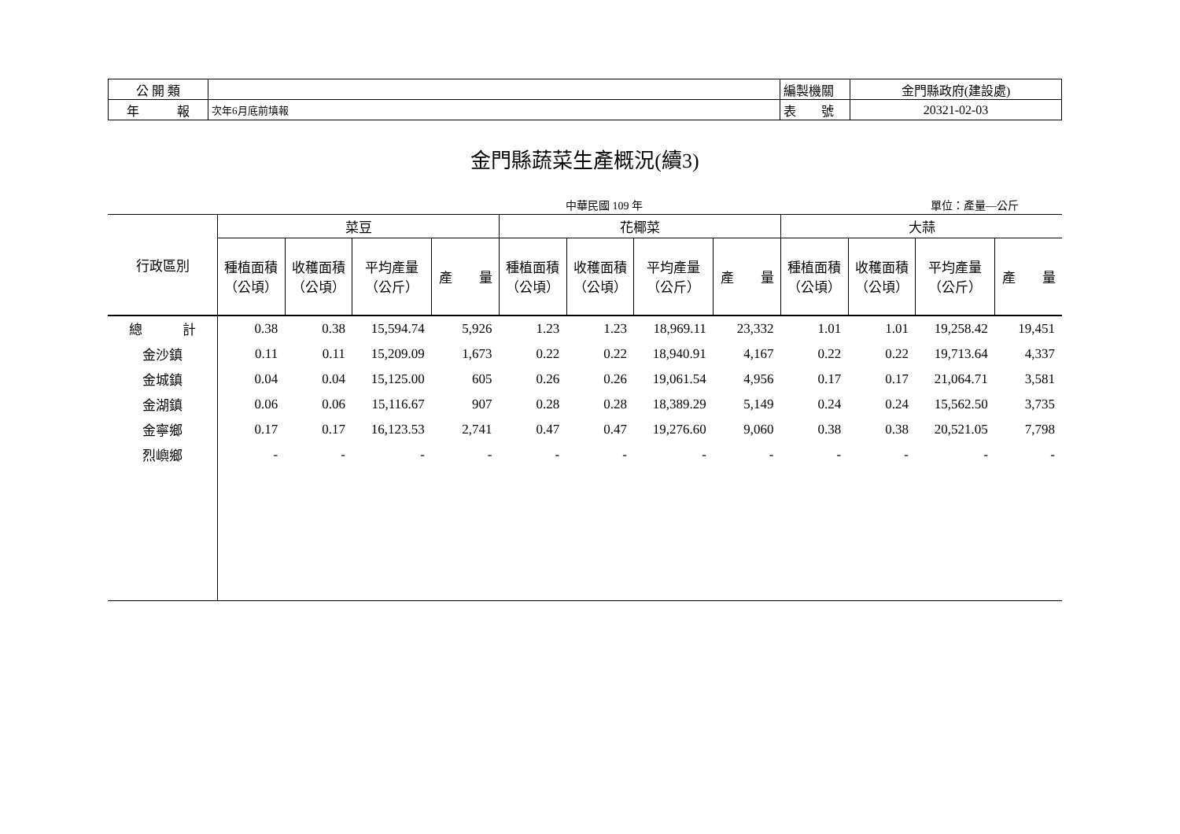| 公 開 類 | | 編製機關 | 金門縣政府(建設處) |
| 年 報 | 次年6月底前填報 | 表 號 | 20321-02-03 |
金門縣蔬菜生產概況(續3)
中華民國 109 年 單位：產量—公斤
| 行政區別 | 菜豆 | | | | 花椰菜 | | | | 大蒜 | | | |
| --- | --- | --- | --- | --- | --- | --- | --- | --- | --- | --- | --- | --- |
| | 種植面積 （公頃） | 收穫面積 （公頃） | 平均產量 （公斤） | 產 量 | 種植面積 （公頃） | 收穫面積 （公頃） | 平均產量 （公斤） | 產 量 | 種植面積 （公頃） | 收穫面積 （公頃） | 平均產量 （公斤） | 產 量 |
| 總 計 | 0.38 | 0.38 | 15,594.74 | 5,926 | 1.23 | 1.23 | 18,969.11 | 23,332 | 1.01 | 1.01 | 19,258.42 | 19,451 |
| 金沙鎮 | 0.11 | 0.11 | 15,209.09 | 1,673 | 0.22 | 0.22 | 18,940.91 | 4,167 | 0.22 | 0.22 | 19,713.64 | 4,337 |
| 金城鎮 | 0.04 | 0.04 | 15,125.00 | 605 | 0.26 | 0.26 | 19,061.54 | 4,956 | 0.17 | 0.17 | 21,064.71 | 3,581 |
| 金湖鎮 | 0.06 | 0.06 | 15,116.67 | 907 | 0.28 | 0.28 | 18,389.29 | 5,149 | 0.24 | 0.24 | 15,562.50 | 3,735 |
| 金寧鄉 | 0.17 | 0.17 | 16,123.53 | 2,741 | 0.47 | 0.47 | 19,276.60 | 9,060 | 0.38 | 0.38 | 20,521.05 | 7,798 |
| 烈嶼鄉 | - | - | - | - | - | - | - | - | - | - | - | - |